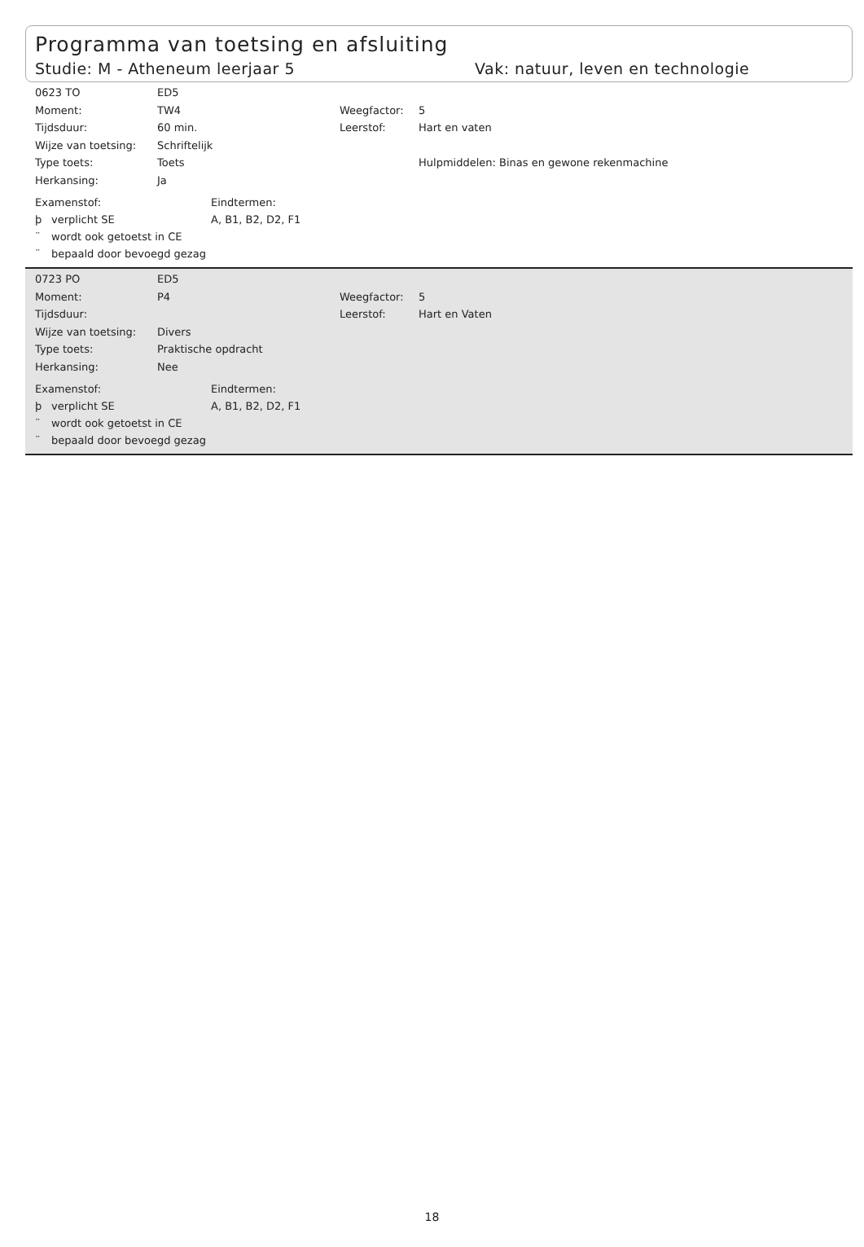Programma van toetsing en afsluiting
Studie: M - Atheneum leerjaar 5 Vak: natuur, leven en technologie
0623 TO ED5
Moment: TW4 Weegfactor: 5
Tijdsduur: 60 min. Leerstof: Hart en vaten
Wijze van toetsing: Schriftelijk
Type toets: Toets Hulpmiddelen: Binas en gewone rekenmachine
Herkansing: Ja
Examenstof:
þ verplicht SE
¨ wordt ook getoetst in CE
¨ bepaald door bevoegd gezag
Eindtermen:
A, B1, B2, D2, F1
0723 PO ED5
Moment: P4 Weegfactor: 5
Tijdsduur: Leerstof: Hart en Vaten
Wijze van toetsing: Divers
Type toets: Praktische opdracht
Herkansing: Nee
Examenstof:
þ verplicht SE
¨ wordt ook getoetst in CE
¨ bepaald door bevoegd gezag
Eindtermen:
A, B1, B2, D2, F1
18